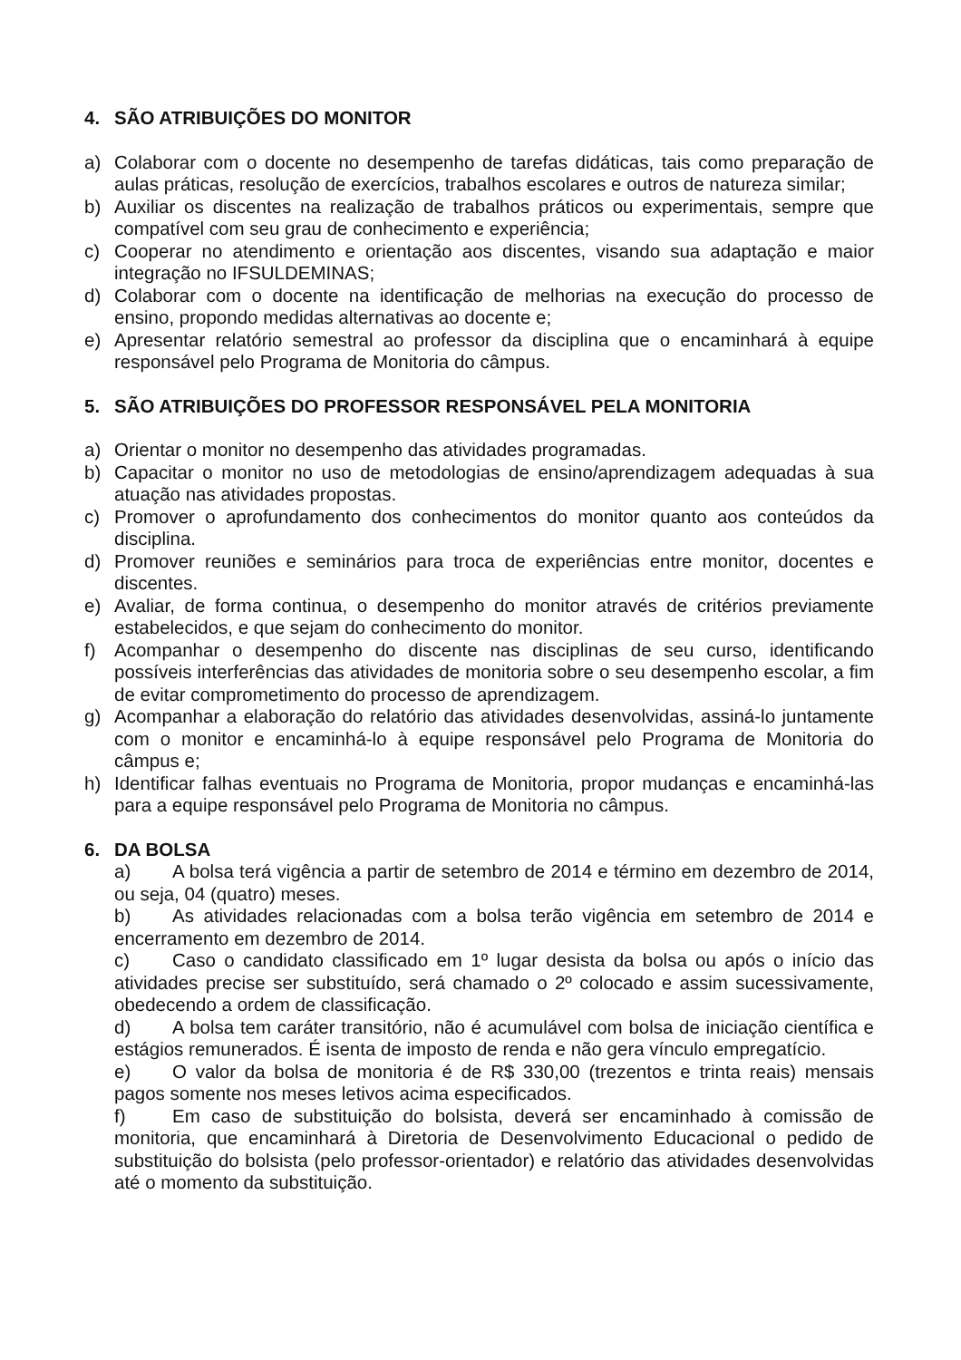4. SÃO ATRIBUIÇÕES DO MONITOR
a) Colaborar com o docente no desempenho de tarefas didáticas, tais como preparação de aulas práticas, resolução de exercícios, trabalhos escolares e outros de natureza similar;
b) Auxiliar os discentes na realização de trabalhos práticos ou experimentais, sempre que compatível com seu grau de conhecimento e experiência;
c) Cooperar no atendimento e orientação aos discentes, visando sua adaptação e maior integração no IFSULDEMINAS;
d) Colaborar com o docente na identificação de melhorias na execução do processo de ensino, propondo medidas alternativas ao docente e;
e) Apresentar relatório semestral ao professor da disciplina que o encaminhará à equipe responsável pelo Programa de Monitoria do câmpus.
5. SÃO ATRIBUIÇÕES DO PROFESSOR RESPONSÁVEL PELA MONITORIA
a) Orientar o monitor no desempenho das atividades programadas.
b) Capacitar o monitor no uso de metodologias de ensino/aprendizagem adequadas à sua atuação nas atividades propostas.
c) Promover o aprofundamento dos conhecimentos do monitor quanto aos conteúdos da disciplina.
d) Promover reuniões e seminários para troca de experiências entre monitor, docentes e discentes.
e) Avaliar, de forma continua, o desempenho do monitor através de critérios previamente estabelecidos, e que sejam do conhecimento do monitor.
f) Acompanhar o desempenho do discente nas disciplinas de seu curso, identificando possíveis interferências das atividades de monitoria sobre o seu desempenho escolar, a fim de evitar comprometimento do processo de aprendizagem.
g) Acompanhar a elaboração do relatório das atividades desenvolvidas, assiná-lo juntamente com o monitor e encaminhá-lo à equipe responsável pelo Programa de Monitoria do câmpus e;
h) Identificar falhas eventuais no Programa de Monitoria, propor mudanças e encaminhá-las para a equipe responsável pelo Programa de Monitoria no câmpus.
6. DA BOLSA
a) A bolsa terá vigência a partir de setembro de 2014 e término em dezembro de 2014, ou seja, 04 (quatro) meses.
b) As atividades relacionadas com a bolsa terão vigência em setembro de 2014 e encerramento em dezembro de 2014.
c) Caso o candidato classificado em 1º lugar desista da bolsa ou após o início das atividades precise ser substituído, será chamado o 2º colocado e assim sucessivamente, obedecendo a ordem de classificação.
d) A bolsa tem caráter transitório, não é acumulável com bolsa de iniciação científica e estágios remunerados. É isenta de imposto de renda e não gera vínculo empregatício.
e) O valor da bolsa de monitoria é de R$ 330,00 (trezentos e trinta reais) mensais pagos somente nos meses letivos acima especificados.
f) Em caso de substituição do bolsista, deverá ser encaminhado à comissão de monitoria, que encaminhará à Diretoria de Desenvolvimento Educacional o pedido de substituição do bolsista (pelo professor-orientador) e relatório das atividades desenvolvidas até o momento da substituição.